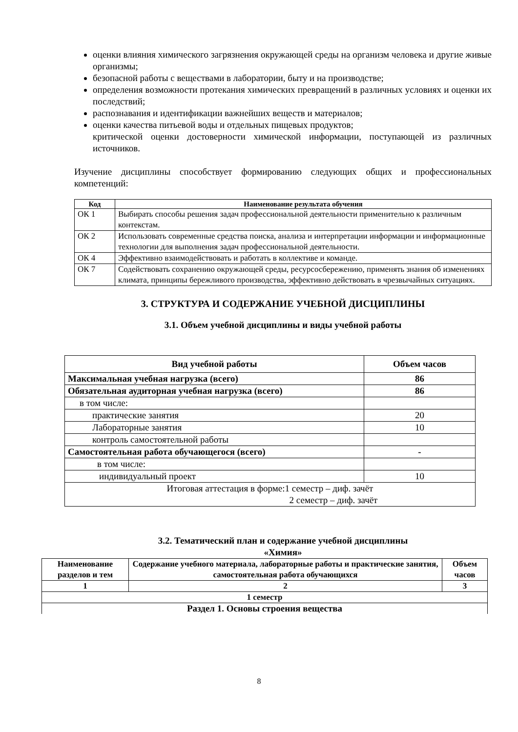оценки влияния химического загрязнения окружающей среды на организм человека и другие живые организмы;
безопасной работы с веществами в лаборатории, быту и на производстве;
определения возможности протекания химических превращений в различных условиях и оценки их последствий;
распознавания и идентификации важнейших веществ и материалов;
оценки качества питьевой воды и отдельных пищевых продуктов;
критической оценки достоверности химической информации, поступающей из различных источников.
Изучение дисциплины способствует формированию следующих общих и профессиональных компетенций:
| Код | Наименование результата обучения |
| --- | --- |
| ОК 1 | Выбирать способы решения задач профессиональной деятельности применительно к различным контекстам. |
| ОК 2 | Использовать современные средства поиска, анализа и интерпретации информации и информационные технологии для выполнения задач профессиональной деятельности. |
| ОК 4 | Эффективно взаимодействовать и работать в коллективе и команде. |
| ОК 7 | Содействовать сохранению окружающей среды, ресурсосбережению, применять знания об изменениях климата, принципы бережливого производства, эффективно действовать в чрезвычайных ситуациях. |
3. СТРУКТУРА И СОДЕРЖАНИЕ УЧЕБНОЙ ДИСЦИПЛИНЫ
3.1. Объем учебной дисциплины и виды учебной работы
| Вид учебной работы | Объем часов |
| --- | --- |
| Максимальная учебная нагрузка (всего) | 86 |
| Обязательная аудиторная учебная нагрузка (всего) | 86 |
| в том числе: | |
| практические занятия | 20 |
| Лабораторные занятия | 10 |
| контроль самостоятельной работы | |
| Самостоятельная работа обучающегося (всего) | - |
| в том числе: | |
| индивидуальный проект | 10 |
| Итоговая аттестация в форме:1 семестр – диф. зачёт 2 семестр – диф. зачёт | |
3.2. Тематический план и содержание учебной дисциплины
«Химия»
| Наименование разделов и тем | Содержание учебного материала, лабораторные работы и практические занятия, самостоятельная работа обучающихся | Объем часов |
| --- | --- | --- |
| 1 | 2 | 3 |
| 1 семестр | | |
| Раздел 1. Основы строения вещества | | |
8